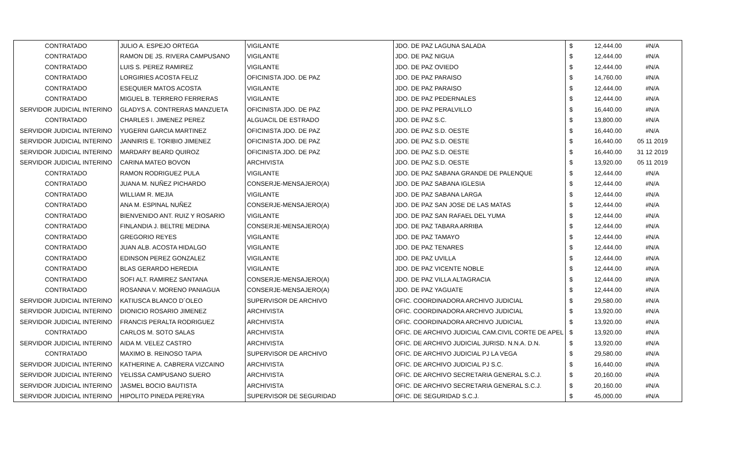| CONTRATADO | JULIO A. ESPEJO ORTEGA | VIGILANTE | JDO. DE PAZ LAGUNA SALADA | $ | 12,444.00 | #N/A |
| CONTRATADO | RAMON DE JS. RIVERA CAMPUSANO | VIGILANTE | JDO. DE PAZ NIGUA | $ | 12,444.00 | #N/A |
| CONTRATADO | LUIS S. PEREZ RAMIREZ | VIGILANTE | JDO. DE PAZ OVIEDO | $ | 12,444.00 | #N/A |
| CONTRATADO | LORGIRIES ACOSTA FELIZ | OFICINISTA JDO. DE PAZ | JDO. DE PAZ PARAISO | $ | 14,760.00 | #N/A |
| CONTRATADO | ESEQUIER MATOS ACOSTA | VIGILANTE | JDO. DE PAZ PARAISO | $ | 12,444.00 | #N/A |
| CONTRATADO | MIGUEL B. TERRERO FERRERAS | VIGILANTE | JDO. DE PAZ PEDERNALES | $ | 12,444.00 | #N/A |
| SERVIDOR JUDICIAL INTERINO | GLADYS A. CONTRERAS MANZUETA | OFICINISTA JDO. DE PAZ | JDO. DE PAZ PERALVILLO | $ | 16,440.00 | #N/A |
| CONTRATADO | CHARLES I. JIMENEZ PEREZ | ALGUACIL DE ESTRADO | JDO. DE PAZ S.C. | $ | 13,800.00 | #N/A |
| SERVIDOR JUDICIAL INTERINO | YUGERNI GARCIA MARTINEZ | OFICINISTA JDO. DE PAZ | JDO. DE PAZ S.D. OESTE | $ | 16,440.00 | #N/A |
| SERVIDOR JUDICIAL INTERINO | JANNIRIS E. TORIBIO JIMENEZ | OFICINISTA JDO. DE PAZ | JDO. DE PAZ S.D. OESTE | $ | 16,440.00 | 05 11 2019 |
| SERVIDOR JUDICIAL INTERINO | MARDARY BEARD QUIROZ | OFICINISTA JDO. DE PAZ | JDO. DE PAZ S.D. OESTE | $ | 16,440.00 | 31 12 2019 |
| SERVIDOR JUDICIAL INTERINO | CARINA MATEO BOVON | ARCHIVISTA | JDO. DE PAZ S.D. OESTE | $ | 13,920.00 | 05 11 2019 |
| CONTRATADO | RAMON RODRIGUEZ PULA | VIGILANTE | JDO. DE PAZ SABANA GRANDE DE PALENQUE | $ | 12,444.00 | #N/A |
| CONTRATADO | JUANA M. NUÑEZ PICHARDO | CONSERJE-MENSAJERO(A) | JDO. DE PAZ SABANA IGLESIA | $ | 12,444.00 | #N/A |
| CONTRATADO | WILLIAM R. MEJIA | VIGILANTE | JDO. DE PAZ SABANA LARGA | $ | 12,444.00 | #N/A |
| CONTRATADO | ANA M. ESPINAL NUÑEZ | CONSERJE-MENSAJERO(A) | JDO. DE PAZ SAN JOSE DE LAS MATAS | $ | 12,444.00 | #N/A |
| CONTRATADO | BIENVENIDO ANT. RUIZ Y ROSARIO | VIGILANTE | JDO. DE PAZ SAN RAFAEL DEL YUMA | $ | 12,444.00 | #N/A |
| CONTRATADO | FINLANDIA J. BELTRE MEDINA | CONSERJE-MENSAJERO(A) | JDO. DE PAZ TABARA ARRIBA | $ | 12,444.00 | #N/A |
| CONTRATADO | GREGORIO REYES | VIGILANTE | JDO. DE PAZ TAMAYO | $ | 12,444.00 | #N/A |
| CONTRATADO | JUAN ALB. ACOSTA HIDALGO | VIGILANTE | JDO. DE PAZ TENARES | $ | 12,444.00 | #N/A |
| CONTRATADO | EDINSON PEREZ GONZALEZ | VIGILANTE | JDO. DE PAZ UVILLA | $ | 12,444.00 | #N/A |
| CONTRATADO | BLAS GERARDO HEREDIA | VIGILANTE | JDO. DE PAZ VICENTE NOBLE | $ | 12,444.00 | #N/A |
| CONTRATADO | SOFI ALT. RAMIREZ SANTANA | CONSERJE-MENSAJERO(A) | JDO. DE PAZ VILLA ALTAGRACIA | $ | 12,444.00 | #N/A |
| CONTRATADO | ROSANNA V. MORENO PANIAGUA | CONSERJE-MENSAJERO(A) | JDO. DE PAZ YAGUATE | $ | 12,444.00 | #N/A |
| SERVIDOR JUDICIAL INTERINO | KATIUSCA BLANCO D´OLEO | SUPERVISOR DE ARCHIVO | OFIC. COORDINADORA ARCHIVO JUDICIAL | $ | 29,580.00 | #N/A |
| SERVIDOR JUDICIAL INTERINO | DIONICIO ROSARIO JIMENEZ | ARCHIVISTA | OFIC. COORDINADORA ARCHIVO JUDICIAL | $ | 13,920.00 | #N/A |
| SERVIDOR JUDICIAL INTERINO | FRANCIS PERALTA RODRIGUEZ | ARCHIVISTA | OFIC. COORDINADORA ARCHIVO JUDICIAL | $ | 13,920.00 | #N/A |
| CONTRATADO | CARLOS M. SOTO SALAS | ARCHIVISTA | OFIC. DE ARCHIVO JUDICIAL CAM.CIVIL CORTE DE APEL | $ | 13,920.00 | #N/A |
| SERVIDOR JUDICIAL INTERINO | AIDA M. VELEZ CASTRO | ARCHIVISTA | OFIC. DE ARCHIVO JUDICIAL JURISD. N.N.A. D.N. | $ | 13,920.00 | #N/A |
| CONTRATADO | MAXIMO B. REINOSO TAPIA | SUPERVISOR DE ARCHIVO | OFIC. DE ARCHIVO JUDICIAL PJ LA VEGA | $ | 29,580.00 | #N/A |
| SERVIDOR JUDICIAL INTERINO | KATHERINE A. CABRERA VIZCAINO | ARCHIVISTA | OFIC. DE ARCHIVO JUDICIAL PJ S.C. | $ | 16,440.00 | #N/A |
| SERVIDOR JUDICIAL INTERINO | YELISSA CAMPUSANO SUERO | ARCHIVISTA | OFIC. DE ARCHIVO SECRETARIA GENERAL S.C.J. | $ | 20,160.00 | #N/A |
| SERVIDOR JUDICIAL INTERINO | JASMEL BOCIO BAUTISTA | ARCHIVISTA | OFIC. DE ARCHIVO SECRETARIA GENERAL S.C.J. | $ | 20,160.00 | #N/A |
| SERVIDOR JUDICIAL INTERINO | HIPOLITO PINEDA PEREYRA | SUPERVISOR DE SEGURIDAD | OFIC. DE SEGURIDAD S.C.J. | $ | 45,000.00 | #N/A |